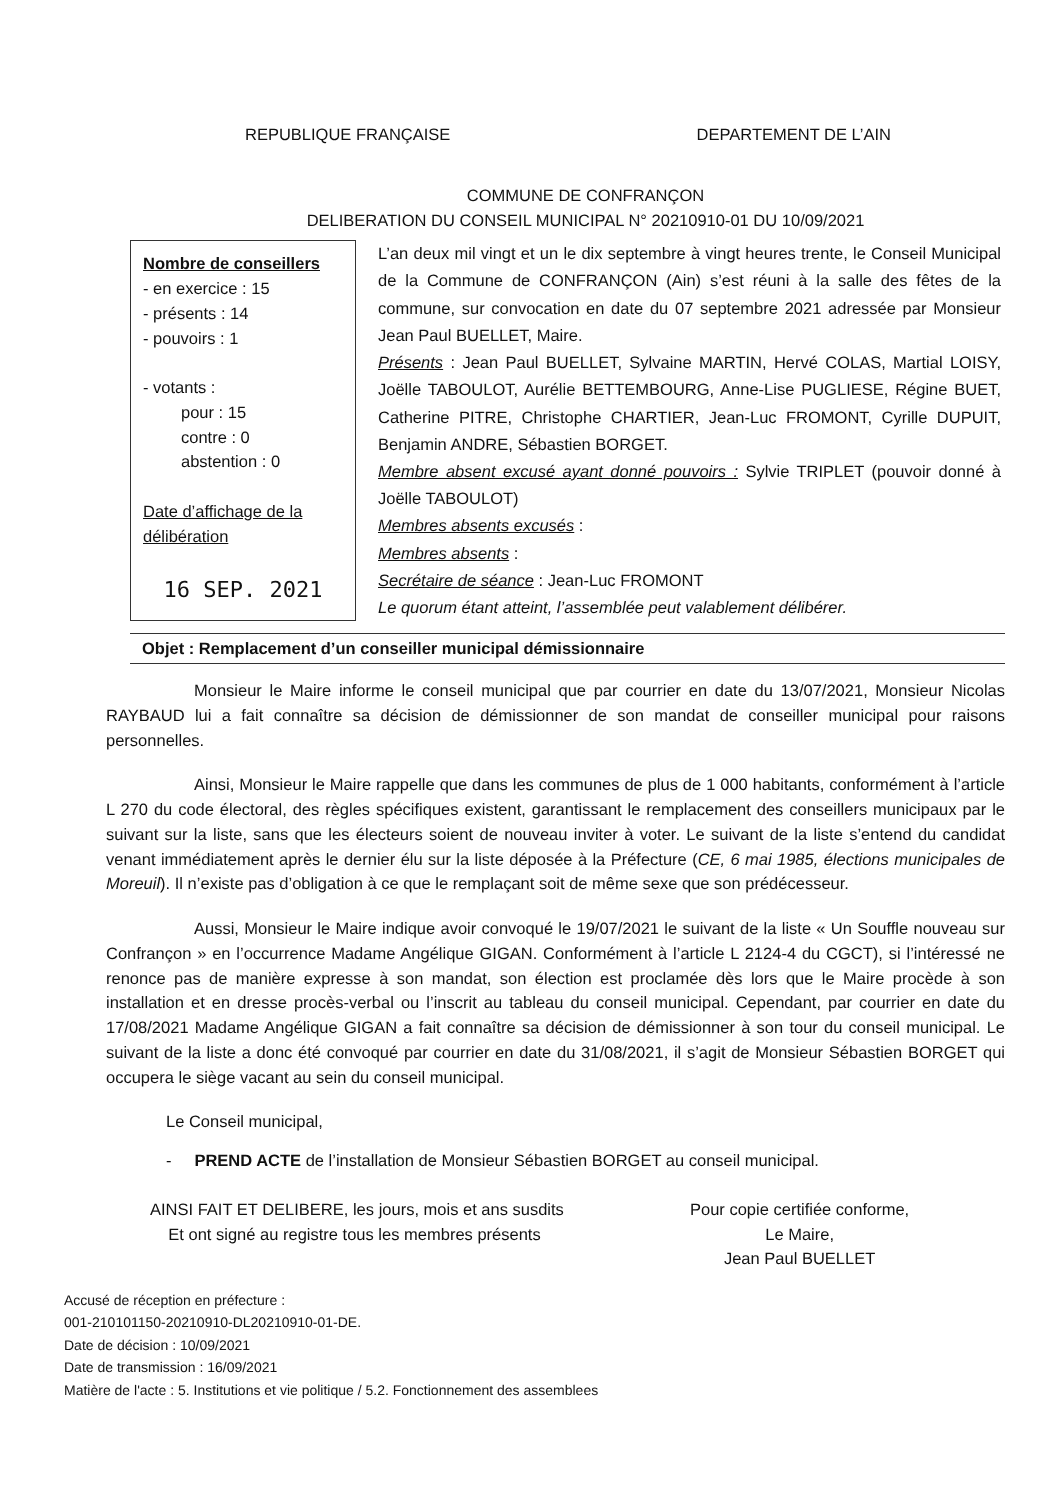REPUBLIQUE FRANÇAISE DEPARTEMENT DE L’AIN
COMMUNE DE CONFRANÇON
DELIBERATION DU CONSEIL MUNICIPAL N° 20210910-01 DU 10/09/2021
Nombre de conseillers
- en exercice : 15
- présents : 14
- pouvoirs : 1
- votants :
pour : 15
contre : 0
abstention : 0
Date d’affichage de la délibération
16 SEP. 2021
L’an deux mil vingt et un le dix septembre à vingt heures trente, le Conseil Municipal de la Commune de CONFRANÇON (Ain) s’est réuni à la salle des fêtes de la commune, sur convocation en date du 07 septembre 2021 adressée par Monsieur Jean Paul BUELLET, Maire.
Présents : Jean Paul BUELLET, Sylvaine MARTIN, Hervé COLAS, Martial LOISY, Joëlle TABOULOT, Aurélie BETTEMBOURG, Anne-Lise PUGLIESE, Régine BUET, Catherine PITRE, Christophe CHARTIER, Jean-Luc FROMONT, Cyrille DUPUIT, Benjamin ANDRE, Sébastien BORGET.
Membre absent excusé ayant donné pouvoirs : Sylvie TRIPLET (pouvoir donné à Joëlle TABOULOT)
Membres absents excusés :
Membres absents :
Secrétaire de séance : Jean-Luc FROMONT
Le quorum étant atteint, l’assemblée peut valablement délibérer.
Objet : Remplacement d’un conseiller municipal démissionnaire
Monsieur le Maire informe le conseil municipal que par courrier en date du 13/07/2021, Monsieur Nicolas RAYBAUD lui a fait connaître sa décision de démissionner de son mandat de conseiller municipal pour raisons personnelles.
Ainsi, Monsieur le Maire rappelle que dans les communes de plus de 1 000 habitants, conformément à l’article L 270 du code électoral, des règles spécifiques existent, garantissant le remplacement des conseillers municipaux par le suivant sur la liste, sans que les électeurs soient de nouveau inviter à voter. Le suivant de la liste s’entend du candidat venant immédiatement après le dernier élu sur la liste déposée à la Préfecture (CE, 6 mai 1985, élections municipales de Moreuil). Il n’existe pas d’obligation à ce que le remplaçant soit de même sexe que son prédécesseur.
Aussi, Monsieur le Maire indique avoir convoqué le 19/07/2021 le suivant de la liste « Un Souffle nouveau sur Confrançon » en l’occurrence Madame Angélique GIGAN. Conformément à l’article L 2124-4 du CGCT), si l’intéressé ne renonce pas de manière expresse à son mandat, son élection est proclamée dès lors que le Maire procède à son installation et en dresse procès-verbal ou l’inscrit au tableau du conseil municipal. Cependant, par courrier en date du 17/08/2021 Madame Angélique GIGAN a fait connaître sa décision de démissionner à son tour du conseil municipal. Le suivant de la liste a donc été convoqué par courrier en date du 31/08/2021, il s’agit de Monsieur Sébastien BORGET qui occupera le siège vacant au sein du conseil municipal.
Le Conseil municipal,
- PREND ACTE de l’installation de Monsieur Sébastien BORGET au conseil municipal.
AINSI FAIT ET DELIBERE, les jours, mois et ans susdits
Et ont signé au registre tous les membres présents
Pour copie certifiée conforme,
Le Maire,
Jean Paul BUELLET
Accusé de réception en préfecture :
001-210101150-20210910-DL20210910-01-DE.
Date de décision : 10/09/2021
Date de transmission : 16/09/2021
Matière de l'acte : 5. Institutions et vie politique / 5.2. Fonctionnement des assemblees